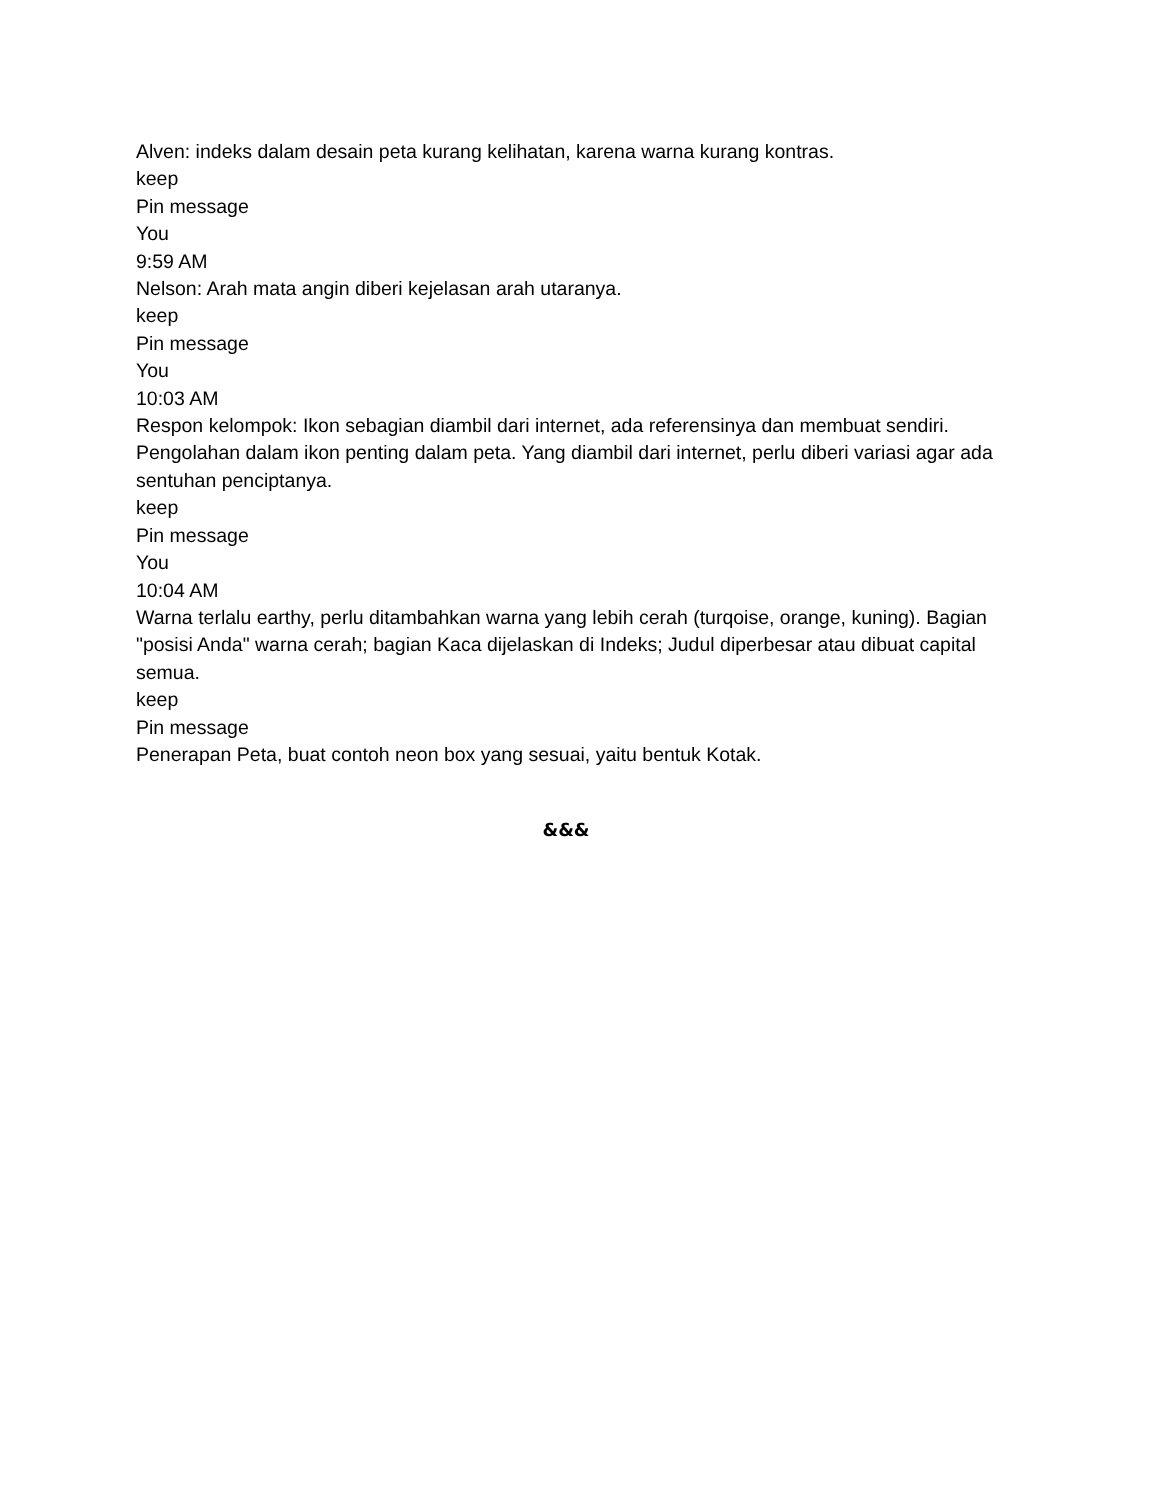Alven: indeks dalam desain peta kurang kelihatan, karena warna kurang kontras.
keep
Pin message
You
9:59 AM
Nelson: Arah mata angin diberi kejelasan arah utaranya.
keep
Pin message
You
10:03 AM
Respon kelompok: Ikon sebagian diambil dari internet, ada referensinya dan membuat sendiri. Pengolahan dalam ikon penting dalam peta. Yang diambil dari internet, perlu diberi variasi agar ada sentuhan penciptanya.
keep
Pin message
You
10:04 AM
Warna terlalu earthy, perlu ditambahkan warna yang lebih cerah (turqoise, orange, kuning). Bagian "posisi Anda" warna cerah; bagian Kaca dijelaskan di Indeks; Judul diperbesar atau dibuat capital semua.
keep
Pin message
Penerapan Peta, buat contoh neon box yang sesuai, yaitu bentuk Kotak.
&&&